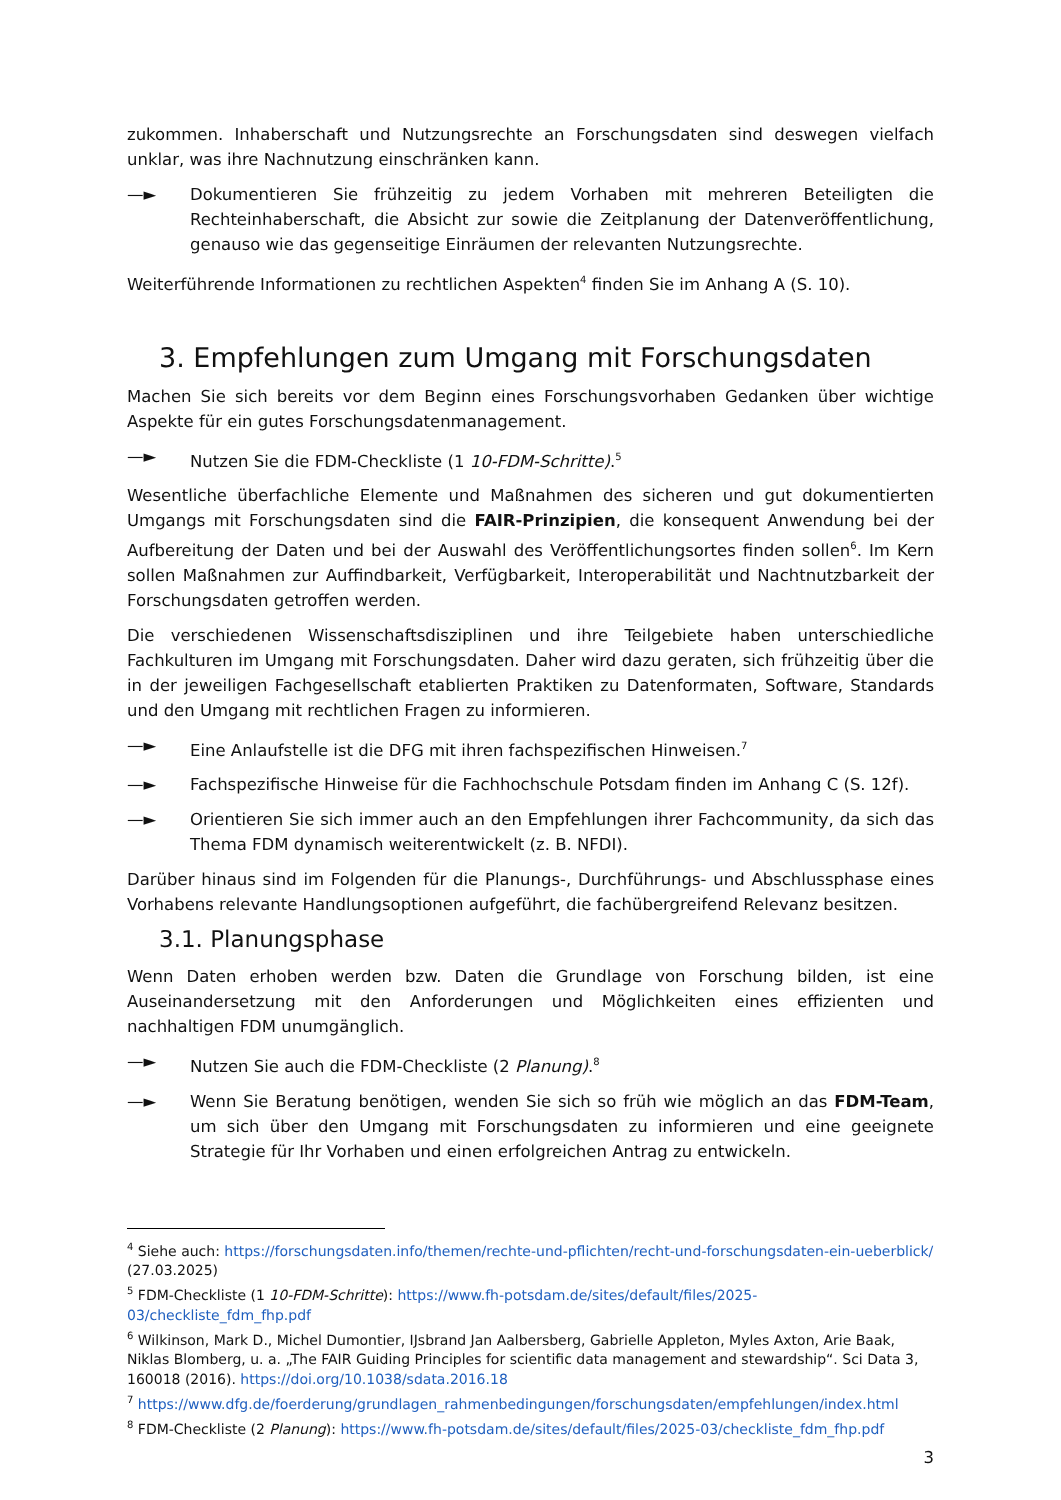zukommen. Inhaberschaft und Nutzungsrechte an Forschungsdaten sind deswegen vielfach unklar, was ihre Nachnutzung einschränken kann.
—► Dokumentieren Sie frühzeitig zu jedem Vorhaben mit mehreren Beteiligten die Rechteinhaberschaft, die Absicht zur sowie die Zeitplanung der Datenveröffentlichung, genauso wie das gegenseitige Einräumen der relevanten Nutzungsrechte.
Weiterführende Informationen zu rechtlichen Aspekten<sup>4</sup> finden Sie im Anhang A (S. 10).
3. Empfehlungen zum Umgang mit Forschungsdaten
Machen Sie sich bereits vor dem Beginn eines Forschungsvorhaben Gedanken über wichtige Aspekte für ein gutes Forschungsdatenmanagement.
—► Nutzen Sie die FDM-Checkliste (1 10-FDM-Schritte).<sup>5</sup>
Wesentliche überfachliche Elemente und Maßnahmen des sicheren und gut dokumentierten Umgangs mit Forschungsdaten sind die FAIR-Prinzipien, die konsequent Anwendung bei der Aufbereitung der Daten und bei der Auswahl des Veröffentlichungsortes finden sollen<sup>6</sup>. Im Kern sollen Maßnahmen zur Auffindbarkeit, Verfügbarkeit, Interoperabilität und Nachtnutzbarkeit der Forschungsdaten getroffen werden.
Die verschiedenen Wissenschaftsdisziplinen und ihre Teilgebiete haben unterschiedliche Fachkulturen im Umgang mit Forschungsdaten. Daher wird dazu geraten, sich frühzeitig über die in der jeweiligen Fachgesellschaft etablierten Praktiken zu Datenformaten, Software, Standards und den Umgang mit rechtlichen Fragen zu informieren.
—► Eine Anlaufstelle ist die DFG mit ihren fachspezifischen Hinweisen.<sup>7</sup>
—► Fachspezifische Hinweise für die Fachhochschule Potsdam finden im Anhang C (S. 12f).
—► Orientieren Sie sich immer auch an den Empfehlungen ihrer Fachcommunity, da sich das Thema FDM dynamisch weiterentwickelt (z. B. NFDI).
Darüber hinaus sind im Folgenden für die Planungs-, Durchführungs- und Abschlussphase eines Vorhabens relevante Handlungsoptionen aufgeführt, die fachübergreifend Relevanz besitzen.
3.1. Planungsphase
Wenn Daten erhoben werden bzw. Daten die Grundlage von Forschung bilden, ist eine Auseinandersetzung mit den Anforderungen und Möglichkeiten eines effizienten und nachhaltigen FDM unumgänglich.
—► Nutzen Sie auch die FDM-Checkliste (2 Planung).<sup>8</sup>
—► Wenn Sie Beratung benötigen, wenden Sie sich so früh wie möglich an das FDM-Team, um sich über den Umgang mit Forschungsdaten zu informieren und eine geeignete Strategie für Ihr Vorhaben und einen erfolgreichen Antrag zu entwickeln.
<sup>4</sup> Siehe auch: https://forschungsdaten.info/themen/rechte-und-pflichten/recht-und-forschungsdaten-ein-ueberblick/ (27.03.2025)
<sup>5</sup> FDM-Checkliste (1 10-FDM-Schritte): https://www.fh-potsdam.de/sites/default/files/2025-03/checkliste_fdm_fhp.pdf
<sup>6</sup> Wilkinson, Mark D., Michel Dumontier, IJsbrand Jan Aalbersberg, Gabrielle Appleton, Myles Axton, Arie Baak, Niklas Blomberg, u. a. „The FAIR Guiding Principles for scientific data management and stewardship“. Sci Data 3, 160018 (2016). https://doi.org/10.1038/sdata.2016.18
<sup>7</sup> https://www.dfg.de/foerderung/grundlagen_rahmenbedingungen/forschungsdaten/empfehlungen/index.html
<sup>8</sup> FDM-Checkliste (2 Planung): https://www.fh-potsdam.de/sites/default/files/2025-03/checkliste_fdm_fhp.pdf
3